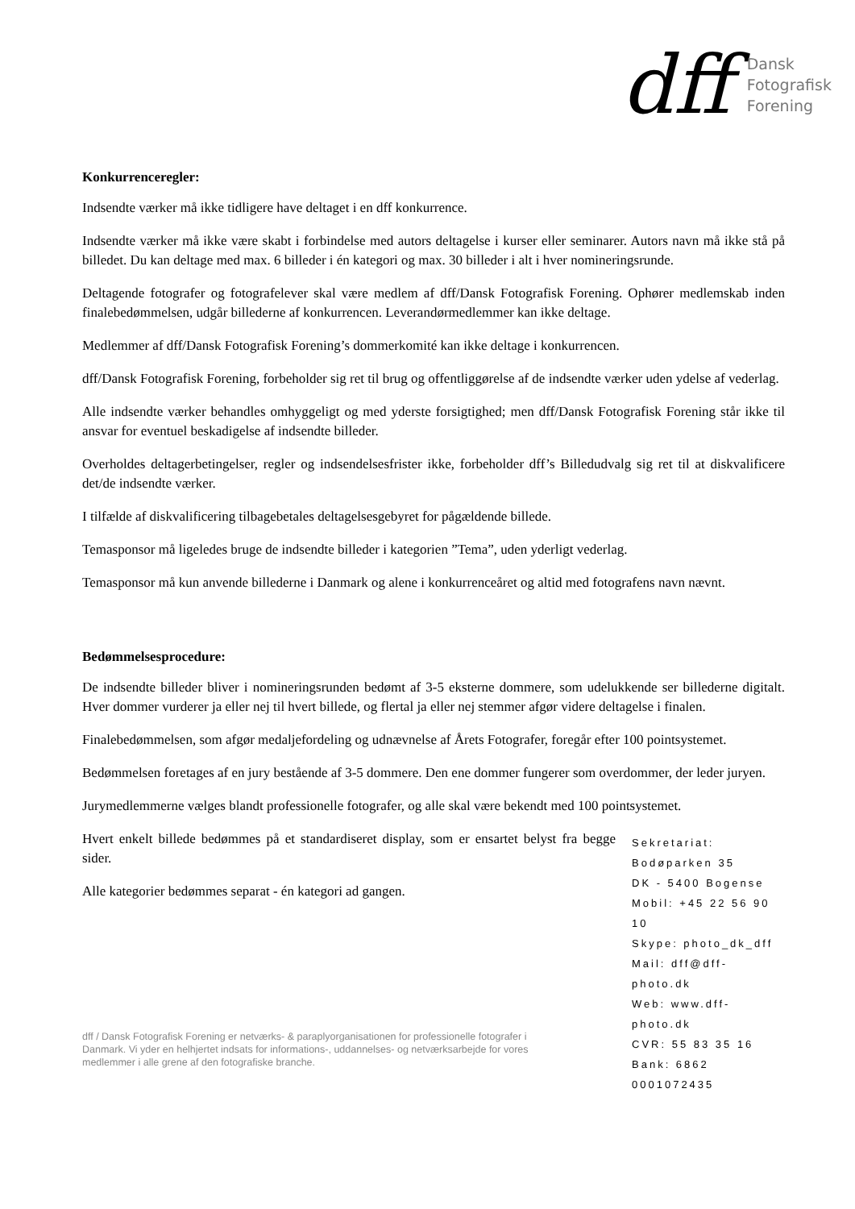dff
Dansk
Fotografisk
Forening
Konkurrenceregler:
Indsendte værker må ikke tidligere have deltaget i en dff konkurrence.
Indsendte værker må ikke være skabt i forbindelse med autors deltagelse i kurser eller seminarer. Autors navn må ikke stå på billedet. Du kan deltage med max. 6 billeder i én kategori og max. 30 billeder i alt i hver nomineringsrunde.
Deltagende fotografer og fotografelever skal være medlem af dff/Dansk Fotografisk Forening. Ophører medlemskab inden finalebedømmelsen, udgår billederne af konkurrencen. Leverandørmedlemmer kan ikke deltage.
Medlemmer af dff/Dansk Fotografisk Forening’s dommerkomité kan ikke deltage i konkurrencen.
dff/Dansk Fotografisk Forening, forbeholder sig ret til brug og offentliggørelse af de indsendte værker uden ydelse af vederlag.
Alle indsendte værker behandles omhyggeligt og med yderste forsigtighed; men dff/Dansk Fotografisk Forening står ikke til ansvar for eventuel beskadigelse af indsendte billeder.
Overholdes deltagerbetingelser, regler og indsendelsesfrister ikke, forbeholder dff’s Billedudvalg sig ret til at diskvalificere det/de indsendte værker.
I tilfælde af diskvalificering tilbagebetales deltagelsesgebyret for pågældende billede.
Temasponsor må ligeledes bruge de indsendte billeder i kategorien ”Tema”, uden yderligt vederlag.
Temasponsor må kun anvende billederne i Danmark og alene i konkurrenceåret og altid med fotografens navn nævnt.
Bedømmelsesprocedure:
De indsendte billeder bliver i nomineringsrunden bedømt af 3-5 eksterne dommere, som udelukkende ser billederne digitalt. Hver dommer vurderer ja eller nej til hvert billede, og flertal ja eller nej stemmer afgør videre deltagelse i finalen.
Finalebedømmelsen, som afgør medaljefordeling og udnævnelse af Årets Fotografer, foregår efter 100 pointsystemet.
Bedømmelsen foretages af en jury bestående af 3-5 dommere. Den ene dommer fungerer som overdommer, der leder juryen.
Jurymedlemmerne vælges blandt professionelle fotografer, og alle skal være bekendt med 100 pointsystemet.
Hvert enkelt billede bedømmes på et standardiseret display, som er ensartet belyst fra begge sider.
Alle kategorier bedømmes separat - én kategori ad gangen.
Sekretariat:
Bodøparken 35
DK - 5400 Bogense
Mobil: +45 22 56 90 10
Skype: photo_dk_dff
Mail: dff@dff-photo.dk
Web: www.dff-photo.dk
CVR: 55 83 35 16
Bank: 6862 0001072435
dff / Dansk Fotografisk Forening er netværks- & paraplyorganisationen for professionelle fotografer i Danmark. Vi yder en helhjertet indsats for informations-, uddannelses- og netværksarbejde for vores medlemmer i alle grene af den fotografiske branche.